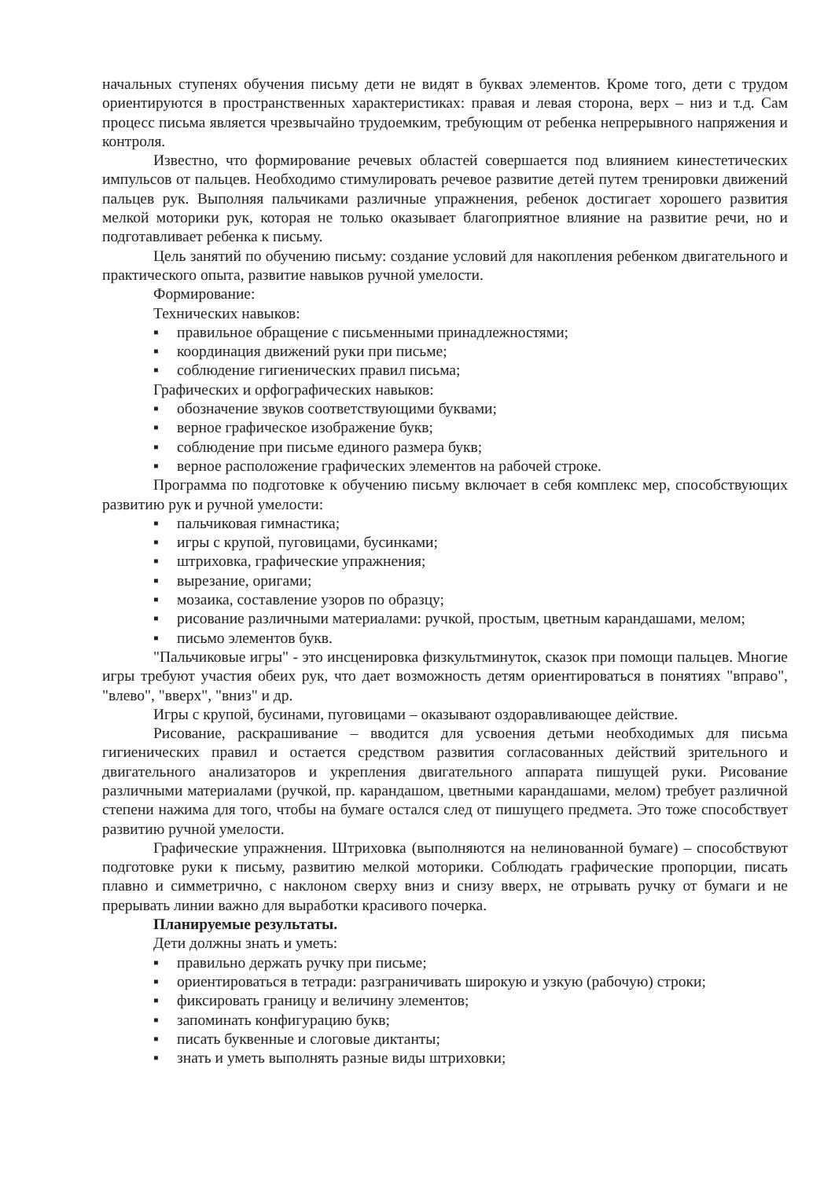начальных ступенях обучения письму дети не видят в буквах элементов. Кроме того, дети с трудом ориентируются в пространственных характеристиках: правая и левая сторона, верх – низ и т.д. Сам процесс письма является чрезвычайно трудоемким, требующим от ребенка непрерывного напряжения и контроля.
Известно, что формирование речевых областей совершается под влиянием кинестетических импульсов от пальцев. Необходимо стимулировать речевое развитие детей путем тренировки движений пальцев рук. Выполняя пальчиками различные упражнения, ребенок достигает хорошего развития мелкой моторики рук, которая не только оказывает благоприятное влияние на развитие речи, но и подготавливает ребенка к письму.
Цель занятий по обучению письму: создание условий для накопления ребенком двигательного и практического опыта, развитие навыков ручной умелости.
Формирование:
Технических навыков:
▪ правильное обращение с письменными принадлежностями;
▪ координация движений руки при письме;
▪ соблюдение гигиенических правил письма;
Графических и орфографических навыков:
▪ обозначение звуков соответствующими буквами;
▪ верное графическое изображение букв;
▪ соблюдение при письме единого размера букв;
▪ верное расположение графических элементов на рабочей строке.
Программа по подготовке к обучению письму включает в себя комплекс мер, способствующих развитию рук и ручной умелости:
▪ пальчиковая гимнастика;
▪ игры с крупой, пуговицами, бусинками;
▪ штриховка, графические упражнения;
▪ вырезание, оригами;
▪ мозаика, составление узоров по образцу;
▪ рисование различными материалами: ручкой, простым, цветным карандашами, мелом;
▪ письмо элементов букв.
"Пальчиковые игры" - это инсценировка физкультминуток, сказок при помощи пальцев. Многие игры требуют участия обеих рук, что дает возможность детям ориентироваться в понятиях "вправо", "влево", "вверх", "вниз" и др.
Игры с крупой, бусинами, пуговицами – оказывают оздоравливающее действие.
Рисование, раскрашивание – вводится для усвоения детьми необходимых для письма гигиенических правил и остается средством развития согласованных действий зрительного и двигательного анализаторов и укрепления двигательного аппарата пишущей руки. Рисование различными материалами (ручкой, пр. карандашом, цветными карандашами, мелом) требует различной степени нажима для того, чтобы на бумаге остался след от пишущего предмета. Это тоже способствует развитию ручной умелости.
Графические упражнения. Штриховка (выполняются на нелинованной бумаге) – способствуют подготовке руки к письму, развитию мелкой моторики. Соблюдать графические пропорции, писать плавно и симметрично, с наклоном сверху вниз и снизу вверх, не отрывать ручку от бумаги и не прерывать линии важно для выработки красивого почерка.
Планируемые результаты.
Дети должны знать и уметь:
▪ правильно держать ручку при письме;
▪ ориентироваться в тетради: разграничивать широкую и узкую (рабочую) строки;
▪ фиксировать границу и величину элементов;
▪ запоминать конфигурацию букв;
▪ писать буквенные и слоговые диктанты;
▪ знать и уметь выполнять разные виды штриховки;